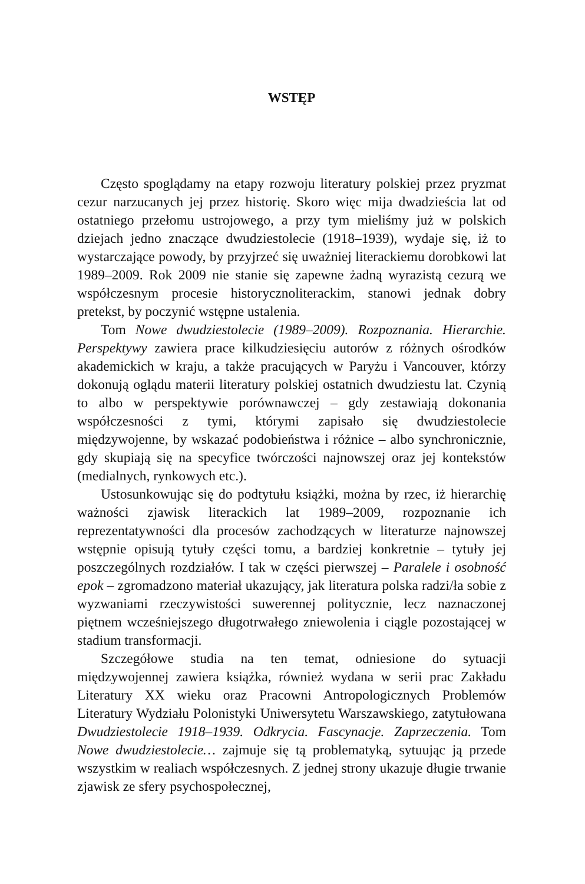WSTĘP
Często spoglądamy na etapy rozwoju literatury polskiej przez pryzmat cezur narzucanych jej przez historię. Skoro więc mija dwadzieścia lat od ostatniego przełomu ustrojowego, a przy tym mieliśmy już w polskich dziejach jedno znaczące dwudziestolecie (1918–1939), wydaje się, iż to wystarczające powody, by przyjrzeć się uważniej literackiemu dorobkowi lat 1989–2009. Rok 2009 nie stanie się zapewne żadną wyrazistą cezurą we współczesnym procesie historycznoliterackim, stanowi jednak dobry pretekst, by poczynić wstępne ustalenia.
Tom Nowe dwudziestolecie (1989–2009). Rozpoznania. Hierarchie. Perspektywy zawiera prace kilkudziesięciu autorów z różnych ośrodków akademickich w kraju, a także pracujących w Paryżu i Vancouver, którzy dokonują oglądu materii literatury polskiej ostatnich dwudziestu lat. Czynią to albo w perspektywie porównawczej – gdy zestawiają dokonania współczesności z tymi, którymi zapisało się dwudziestolecie międzywojenne, by wskazać podobieństwa i różnice – albo synchronicznie, gdy skupiają się na specyfice twórczości najnowszej oraz jej kontekstów (medialnych, rynkowych etc.).
Ustosunkowując się do podtytułu książki, można by rzec, iż hierarchię ważności zjawisk literackich lat 1989–2009, rozpoznanie ich reprezentatywności dla procesów zachodzących w literaturze najnowszej wstępnie opisują tytuły części tomu, a bardziej konkretnie – tytuły jej poszczególnych rozdziałów. I tak w części pierwszej – Paralele i osobność epok – zgromadzono materiał ukazujący, jak literatura polska radzi/ła sobie z wyzwaniami rzeczywistości suwerennej politycznie, lecz naznaczonej piętnem wcześniejszego długotrwałego zniewolenia i ciągle pozostającej w stadium transformacji.
Szczegółowe studia na ten temat, odniesione do sytuacji międzywojennej zawiera książka, również wydana w serii prac Zakładu Literatury XX wieku oraz Pracowni Antropologicznych Problemów Literatury Wydziału Polonistyki Uniwersytetu Warszawskiego, zatytułowana Dwudziestolecie 1918–1939. Odkrycia. Fascynacje. Zaprzeczenia. Tom Nowe dwudziestolecie… zajmuje się tą problematyką, sytuując ją przede wszystkim w realiach współczesnych. Z jednej strony ukazuje długie trwanie zjawisk ze sfery psychospołecznej,